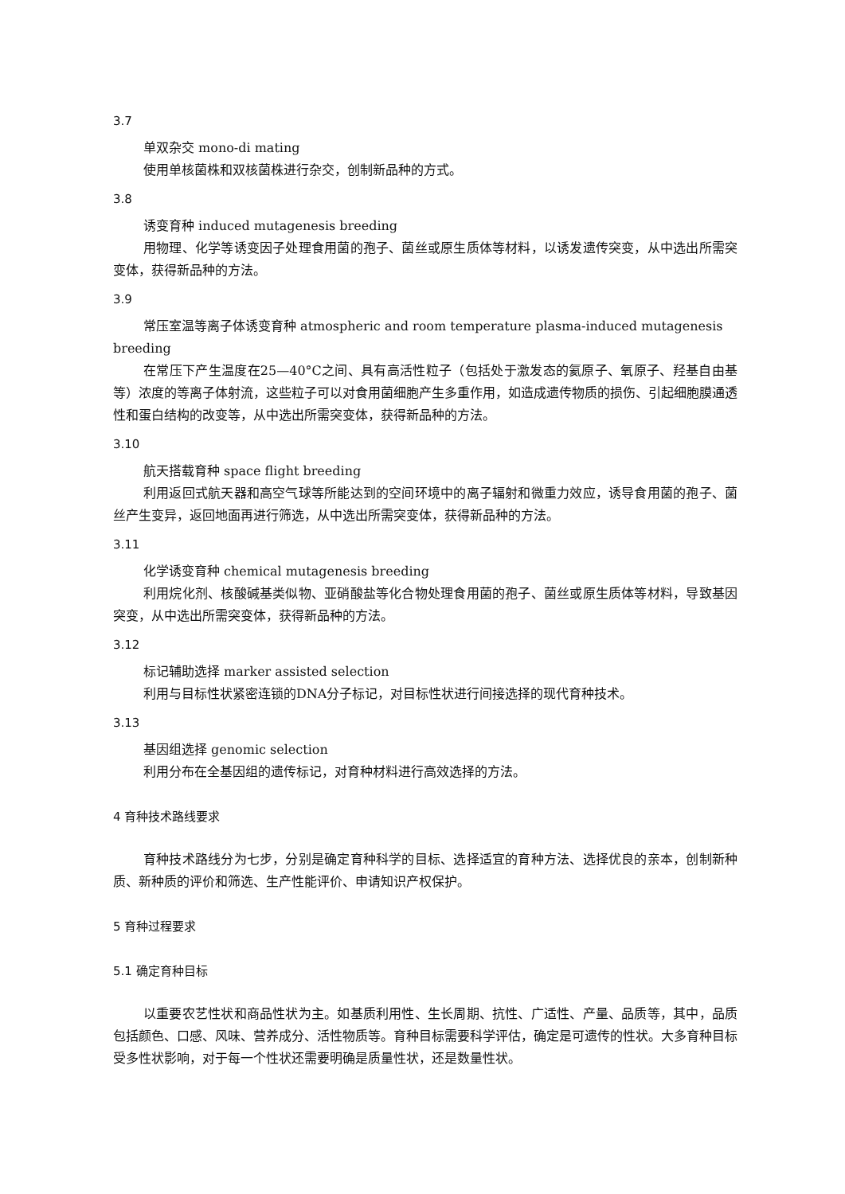3.7
单双杂交 mono-di mating
使用单核菌株和双核菌株进行杂交，创制新品种的方式。
3.8
诱变育种 induced mutagenesis breeding
用物理、化学等诱变因子处理食用菌的孢子、菌丝或原生质体等材料，以诱发遗传突变，从中选出所需突变体，获得新品种的方法。
3.9
常压室温等离子体诱变育种 atmospheric and room temperature plasma-induced mutagenesis breeding
在常压下产生温度在25—40°C之间、具有高活性粒子（包括处于激发态的氦原子、氧原子、羟基自由基等）浓度的等离子体射流，这些粒子可以对食用菌细胞产生多重作用，如造成遗传物质的损伤、引起细胞膜通透性和蛋白结构的改变等，从中选出所需突变体，获得新品种的方法。
3.10
航天搭载育种 space flight breeding
利用返回式航天器和高空气球等所能达到的空间环境中的离子辐射和微重力效应，诱导食用菌的孢子、菌丝产生变异，返回地面再进行筛选，从中选出所需突变体，获得新品种的方法。
3.11
化学诱变育种 chemical mutagenesis breeding
利用烷化剂、核酸碱基类似物、亚硝酸盐等化合物处理食用菌的孢子、菌丝或原生质体等材料，导致基因突变，从中选出所需突变体，获得新品种的方法。
3.12
标记辅助选择 marker assisted selection
利用与目标性状紧密连锁的DNA分子标记，对目标性状进行间接选择的现代育种技术。
3.13
基因组选择 genomic selection
利用分布在全基因组的遗传标记，对育种材料进行高效选择的方法。
4 育种技术路线要求
育种技术路线分为七步，分别是确定育种科学的目标、选择适宜的育种方法、选择优良的亲本，创制新种质、新种质的评价和筛选、生产性能评价、申请知识产权保护。
5 育种过程要求
5.1 确定育种目标
以重要农艺性状和商品性状为主。如基质利用性、生长周期、抗性、广适性、产量、品质等，其中，品质包括颜色、口感、风味、营养成分、活性物质等。育种目标需要科学评估，确定是可遗传的性状。大多育种目标受多性状影响，对于每一个性状还需要明确是质量性状，还是数量性状。